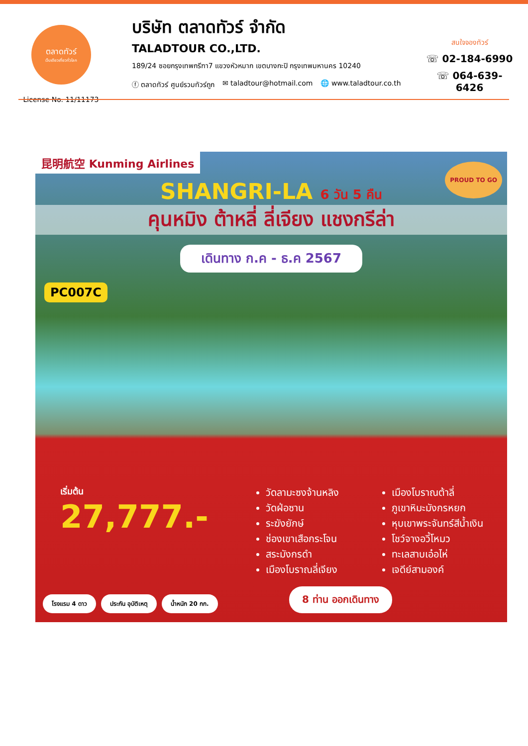ตลาดทัวร์
เว็บเดียวเที่ยวทั่วโลก
License No. 11/11173
บริษัท ตลาดทัวร์ จำกัด
TALADTOUR CO.,LTD.
189/24 ซอยกรุงเทพกรีฑา7 แขวงหัวหมาก เขตบางกะปิ กรุงเทพมหานคร 10240
ⓕ ตลาดทัวร์ ศูนย์รวมทัวร์ถูก ✉ taladtour@hotmail.com 🌐 www.taladtour.co.th
สนใจจองทัวร์
☏ 02-184-6990
☏ 064-639-6426
昆明航空 Kunming Airlines
PROUD TO GO
SHANGRI-LA 6 วัน 5 คืน
คุนหมิง ต้าหลี่ ลี่เจียง แชงกรีล่า
เดินทาง ก.ค - ธ.ค 2567
PC007C
เริ่มต้น
27,777.-
วัดลามะซงจ้านหลิง
วัดฝ่อซาน
ระฆังยักษ์
ช่องเขาเสือกระโจน
สระมังกรดำ
เมืองโบราณลี่เจียง
เมืองโบราณต้าลี่
ภูเขาหิมะมังกรหยก
หุบเขาพระจันทร์สีน้ำเงิน
โชว์จางอวี้โหมว
ทะเลสาบเอ๋อไห่
เจดีย์สามองค์
โรงแรม 4 ดาว ประกัน อุบัติเหตุ น้ำหนัก 20 กก.
8 ท่าน ออกเดินทาง